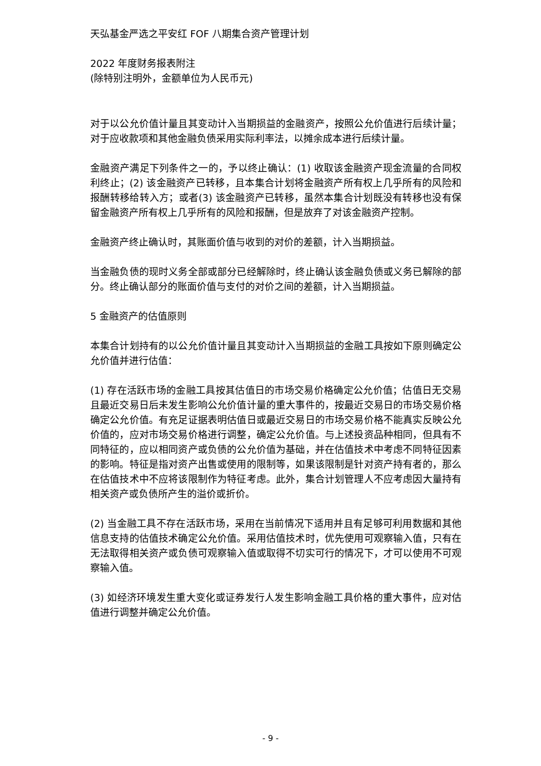天弘基金严选之平安红 FOF 八期集合资产管理计划
2022 年度财务报表附注
(除特别注明外，金额单位为人民币元)
对于以公允价值计量且其变动计入当期损益的金融资产，按照公允价值进行后续计量；对于应收款项和其他金融负债采用实际利率法，以摊余成本进行后续计量。
金融资产满足下列条件之一的，予以终止确认：(1) 收取该金融资产现金流量的合同权利终止；(2) 该金融资产已转移，且本集合计划将金融资产所有权上几乎所有的风险和报酬转移给转入方；或者(3) 该金融资产已转移，虽然本集合计划既没有转移也没有保留金融资产所有权上几乎所有的风险和报酬，但是放弃了对该金融资产控制。
金融资产终止确认时，其账面价值与收到的对价的差额，计入当期损益。
当金融负债的现时义务全部或部分已经解除时，终止确认该金融负债或义务已解除的部分。终止确认部分的账面价值与支付的对价之间的差额，计入当期损益。
5 金融资产的估值原则
本集合计划持有的以公允价值计量且其变动计入当期损益的金融工具按如下原则确定公允价值并进行估值：
(1) 存在活跃市场的金融工具按其估值日的市场交易价格确定公允价值；估值日无交易且最近交易日后未发生影响公允价值计量的重大事件的，按最近交易日的市场交易价格确定公允价值。有充足证据表明估值日或最近交易日的市场交易价格不能真实反映公允价值的，应对市场交易价格进行调整，确定公允价值。与上述投资品种相同，但具有不同特征的，应以相同资产或负债的公允价值为基础，并在估值技术中考虑不同特征因素的影响。特征是指对资产出售或使用的限制等，如果该限制是针对资产持有者的，那么在估值技术中不应将该限制作为特征考虑。此外，集合计划管理人不应考虑因大量持有相关资产或负债所产生的溢价或折价。
(2) 当金融工具不存在活跃市场，采用在当前情况下适用并且有足够可利用数据和其他信息支持的估值技术确定公允价值。采用估值技术时，优先使用可观察输入值，只有在无法取得相关资产或负债可观察输入值或取得不切实可行的情况下，才可以使用不可观察输入值。
(3) 如经济环境发生重大变化或证券发行人发生影响金融工具价格的重大事件，应对估值进行调整并确定公允价值。
- 9 -